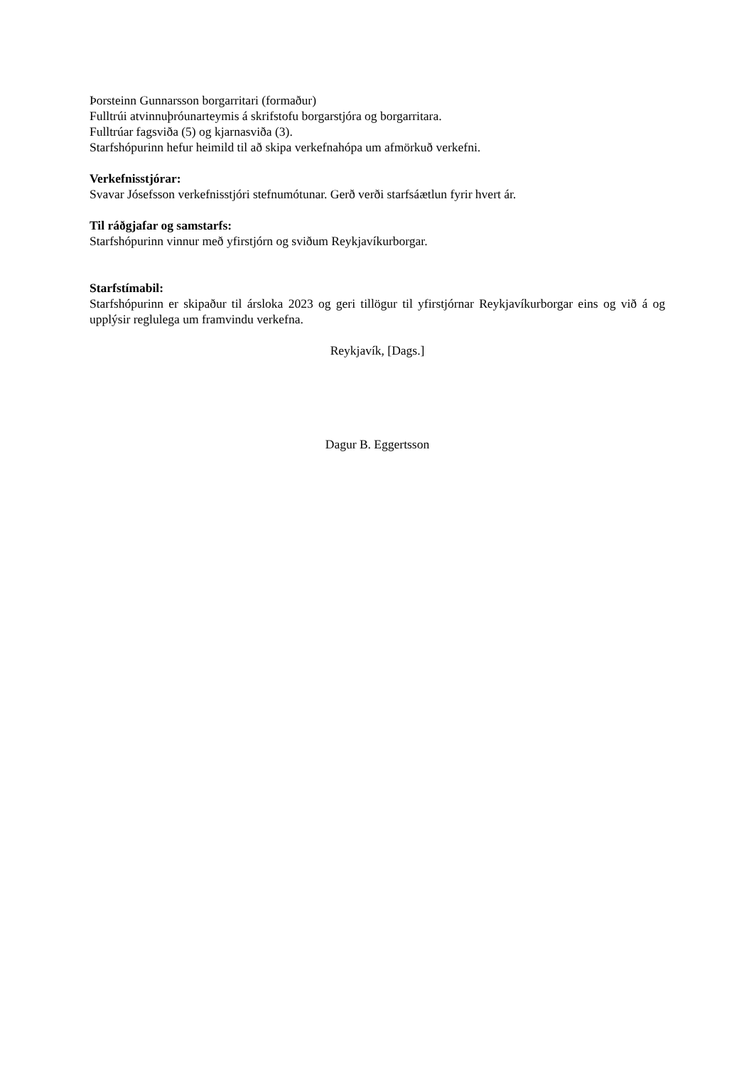Þorsteinn Gunnarsson borgarritari (formaður)
Fulltrúi atvinnuþróunarteymis á skrifstofu borgarstjóra og borgarritara.
Fulltrúar fagsviða (5) og kjarnasviða (3).
Starfshópurinn hefur heimild til að skipa verkefnahópa um afmörkuð verkefni.
Verkefnisstjórar:
Svavar Jósefsson verkefnisstjóri stefnumótunar. Gerð verði starfsáætlun fyrir hvert ár.
Til ráðgjafar og samstarfs:
Starfshópurinn vinnur með yfirstjórn og sviðum Reykjavíkurborgar.
Starfstímabil:
Starfshópurinn er skipaður til ársloka 2023 og geri tillögur til yfirstjórnar Reykjavíkurborgar eins og við á og upplýsir reglulega um framvindu verkefna.
Reykjavík, [Dags.]
Dagur B. Eggertsson